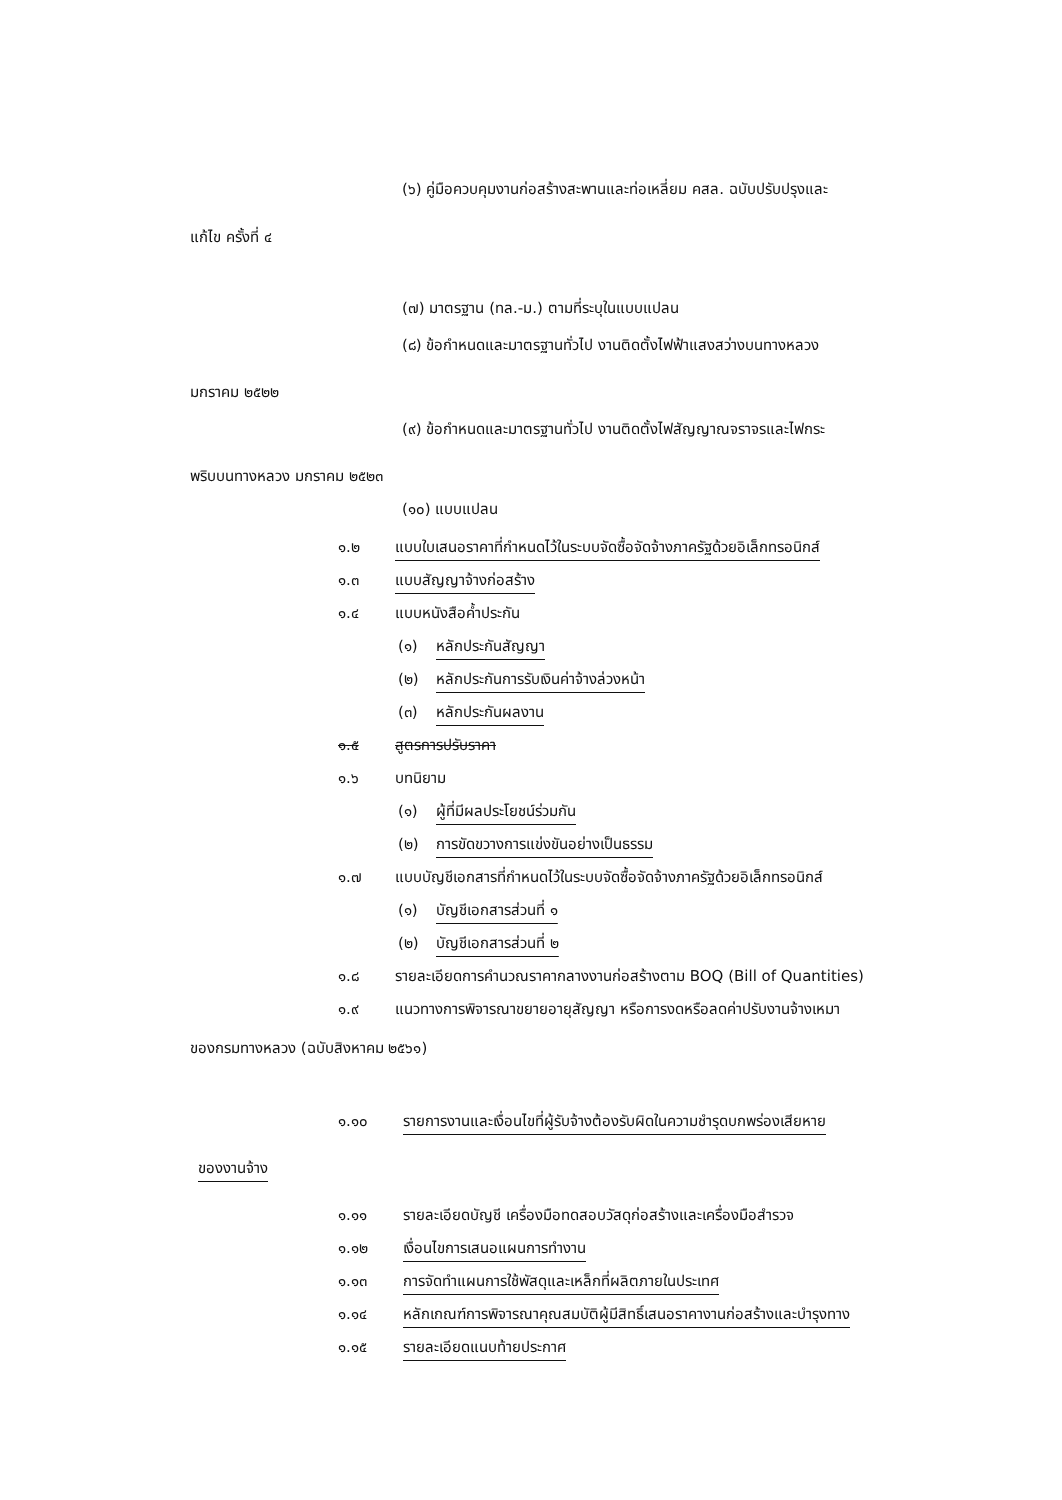(๖) คู่มือควบคุมงานก่อสร้างสะพานและท่อเหลี่ยม คสล. ฉบับปรับปรุงและ
แก้ไข ครั้งที่ ๔
(๗) มาตรฐาน (ทล.-ม.) ตามที่ระบุในแบบแปลน
(๘) ข้อกำหนดและมาตรฐานทั่วไป งานติดตั้งไฟฟ้าแสงสว่างบนทางหลวง
มกราคม ๒๕๒๒
(๙) ข้อกำหนดและมาตรฐานทั่วไป งานติดตั้งไฟสัญญาณจราจรและไฟกระ
พริบบนทางหลวง มกราคม ๒๕๒๓
(๑๐) แบบแปลน
๑.๒ แบบใบเสนอราคาที่กำหนดไว้ในระบบจัดซื้อจัดจ้างภาครัฐด้วยอิเล็กทรอนิกส์
๑.๓ แบบสัญญาจ้างก่อสร้าง
๑.๔ แบบหนังสือค้ำประกัน
(๑) หลักประกันสัญญา
(๒) หลักประกันการรับเงินค่าจ้างล่วงหน้า
(๓) หลักประกันผลงาน
๑.๕ สูตรการปรับราคา
๑.๖ บทนิยาม
(๑) ผู้ที่มีผลประโยชน์ร่วมกัน
(๒) การขัดขวางการแข่งขันอย่างเป็นธรรม
๑.๗ แบบบัญชีเอกสารที่กำหนดไว้ในระบบจัดซื้อจัดจ้างภาครัฐด้วยอิเล็กทรอนิกส์
(๑) บัญชีเอกสารส่วนที่ ๑
(๒) บัญชีเอกสารส่วนที่ ๒
๑.๘ รายละเอียดการคำนวณราคากลางงานก่อสร้างตาม BOQ (Bill of Quantities)
๑.๙ แนวทางการพิจารณาขยายอายุสัญญา หรือการงดหรือลดค่าปรับงานจ้างเหมา
ของกรมทางหลวง (ฉบับสิงหาคม ๒๕๖๑)
๑.๑๐ รายการงานและเงื่อนไขที่ผู้รับจ้างต้องรับผิดในความชำรุดบกพร่องเสียหาย
ของงานจ้าง
๑.๑๑ รายละเอียดบัญชี เครื่องมือทดสอบวัสดุก่อสร้างและเครื่องมือสำรวจ
๑.๑๒ เงื่อนไขการเสนอแผนการทำงาน
๑.๑๓ การจัดทำแผนการใช้พัสดุและเหล็กที่ผลิตภายในประเทศ
๑.๑๔ หลักเกณฑ์การพิจารณาคุณสมบัติผู้มีสิทธิ์เสนอราคางานก่อสร้างและบำรุงทาง
๑.๑๕ รายละเอียดแนบท้ายประกาศ